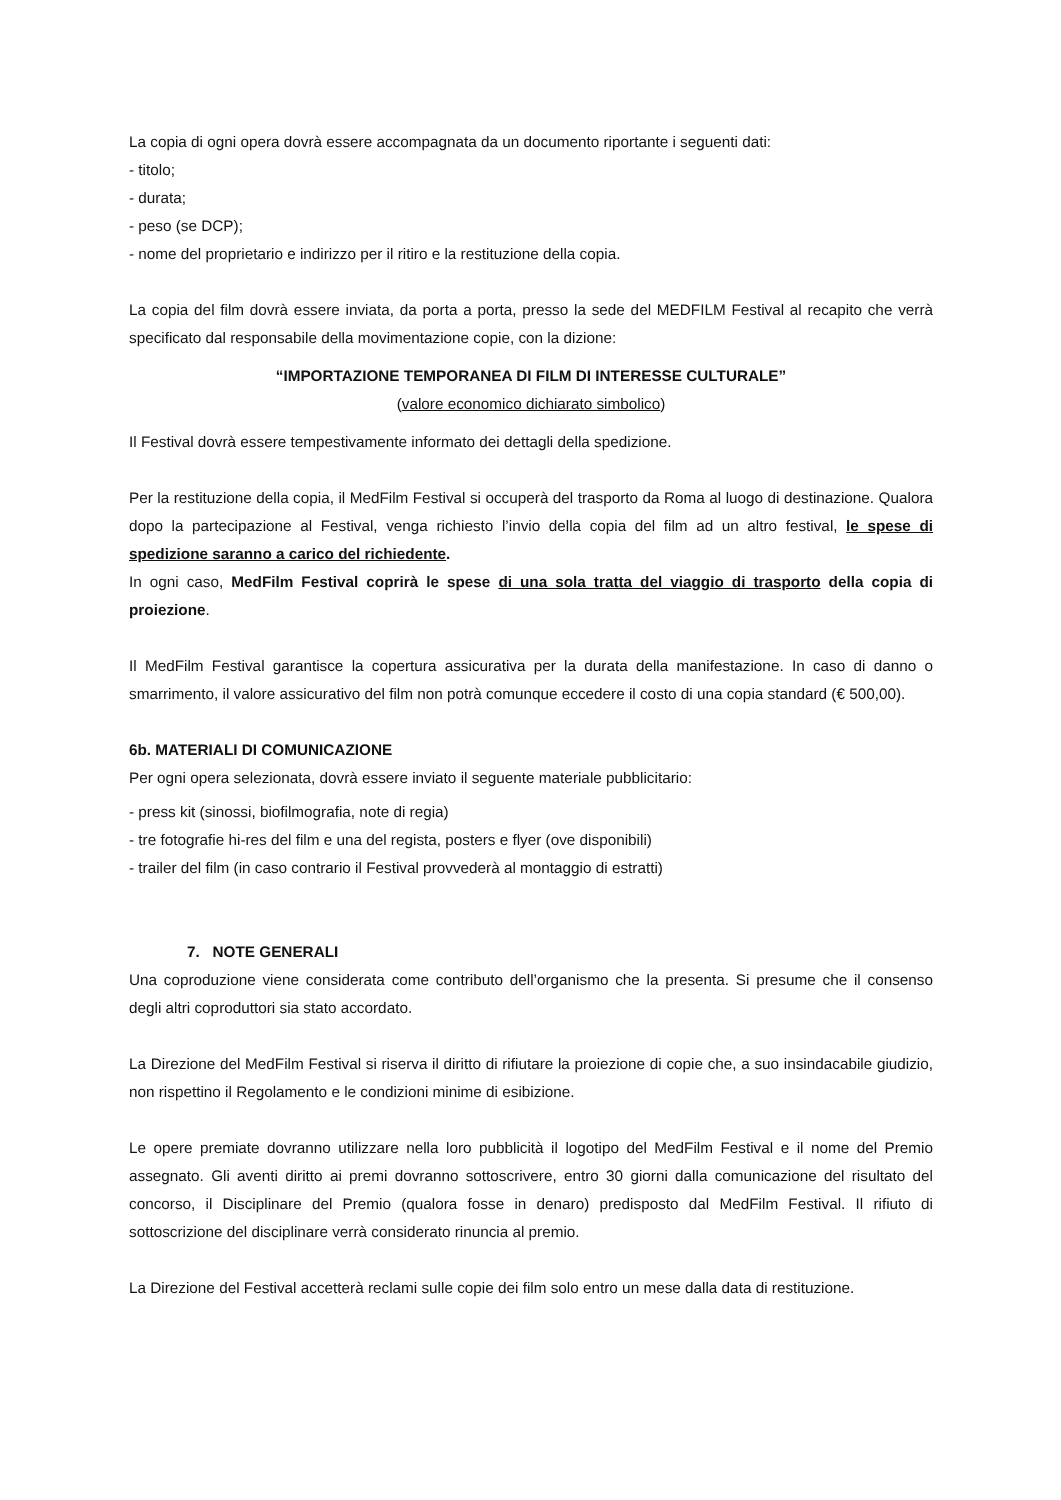La copia di ogni opera dovrà essere accompagnata da un documento riportante i seguenti dati:
- titolo;
- durata;
- peso (se DCP);
- nome del proprietario e indirizzo per il ritiro e la restituzione della copia.
La copia del film dovrà essere inviata, da porta a porta, presso la sede del MEDFILM Festival al recapito che verrà specificato dal responsabile della movimentazione copie, con la dizione:
“IMPORTAZIONE TEMPORANEA DI FILM DI INTERESSE CULTURALE”
(valore economico dichiarato simbolico)
Il Festival dovrà essere tempestivamente informato dei dettagli della spedizione.
Per la restituzione della copia, il MedFilm Festival si occuperà del trasporto da Roma al luogo di destinazione. Qualora dopo la partecipazione al Festival, venga richiesto l’invio della copia del film ad un altro festival, le spese di spedizione saranno a carico del richiedente.
In ogni caso, MedFilm Festival coprirà le spese di una sola tratta del viaggio di trasporto della copia di proiezione.
Il MedFilm Festival garantisce la copertura assicurativa per la durata della manifestazione. In caso di danno o smarrimento, il valore assicurativo del film non potrà comunque eccedere il costo di una copia standard (€ 500,00).
6b. MATERIALI DI COMUNICAZIONE
Per ogni opera selezionata, dovrà essere inviato il seguente materiale pubblicitario:
- press kit (sinossi, biofilmografia, note di regia)
- tre fotografie hi-res del film e una del regista, posters e flyer (ove disponibili)
- trailer del film (in caso contrario il Festival provvederà al montaggio di estratti)
7. NOTE GENERALI
Una coproduzione viene considerata come contributo dell’organismo che la presenta. Si presume che il consenso degli altri coproduttori sia stato accordato.
La Direzione del MedFilm Festival si riserva il diritto di rifiutare la proiezione di copie che, a suo insindacabile giudizio, non rispettino il Regolamento e le condizioni minime di esibizione.
Le opere premiate dovranno utilizzare nella loro pubblicità il logotipo del MedFilm Festival e il nome del Premio assegnato. Gli aventi diritto ai premi dovranno sottoscrivere, entro 30 giorni dalla comunicazione del risultato del concorso, il Disciplinare del Premio (qualora fosse in denaro) predisposto dal MedFilm Festival. Il rifiuto di sottoscrizione del disciplinare verrà considerato rinuncia al premio.
La Direzione del Festival accetterà reclami sulle copie dei film solo entro un mese dalla data di restituzione.